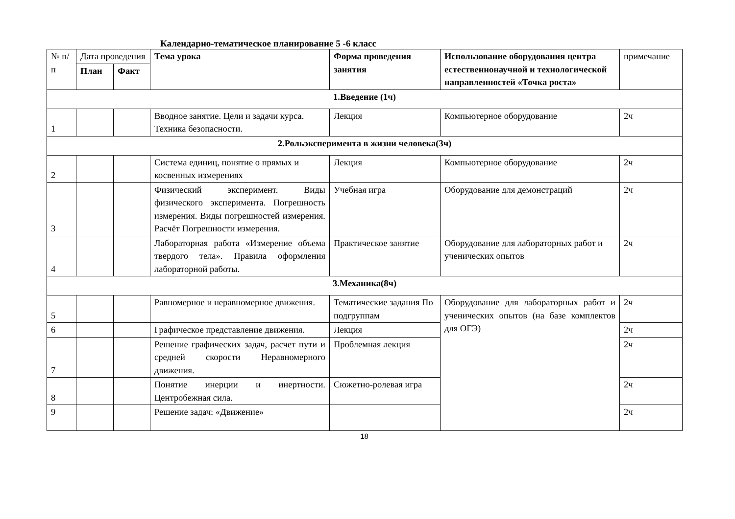Календарно-тематическое планирование 5 -6 класс
| № п/п | Дата проведения | | Тема урока | Форма проведения занятия | Использование оборудования центра естественнонаучной и технологической направленностей «Точка роста» | примечание |
| --- | --- | --- | --- | --- | --- | --- |
| | План | Факт | | | | |
| 1.Введение (1ч) | | | | | | |
| 1 | | | Вводное занятие. Цели и задачи курса. Техника безопасности. | Лекция | Компьютерное оборудование | 2ч |
| 2.Рольэксперимента в жизни человека(3ч) | | | | | | |
| 2 | | | Система единиц, понятие о прямых и косвенных измерениях | Лекция | Компьютерное оборудование | 2ч |
| 3 | | | Физический эксперимент. Виды физического эксперимента. Погрешность измерения. Виды погрешностей измерения. Расчёт Погрешности измерения. | Учебная игра | Оборудование для демонстраций | 2ч |
| 4 | | | Лабораторная работа «Измерение объема твердого тела». Правила оформления лабораторной работы. | Практическое занятие | Оборудование для лабораторных работ и ученических опытов | 2ч |
| 3.Механика(8ч) | | | | | | |
| 5 | | | Равномерное и неравномерное движения. | Тематические задания По подгруппам | Оборудование для лабораторных работ и ученических опытов (на базе комплектов для ОГЭ) | 2ч |
| 6 | | | Графическое представление движения. | Лекция | | 2ч |
| 7 | | | Решение графических задач, расчет пути и средней скорости Неравномерного движения. | Проблемная лекция | | 2ч |
| 8 | | | Понятие инерции и инертности. Центробежная сила. | Сюжетно-ролевая игра | | 2ч |
| 9 | | | Решение задач: «Движение» | | | 2ч |
18